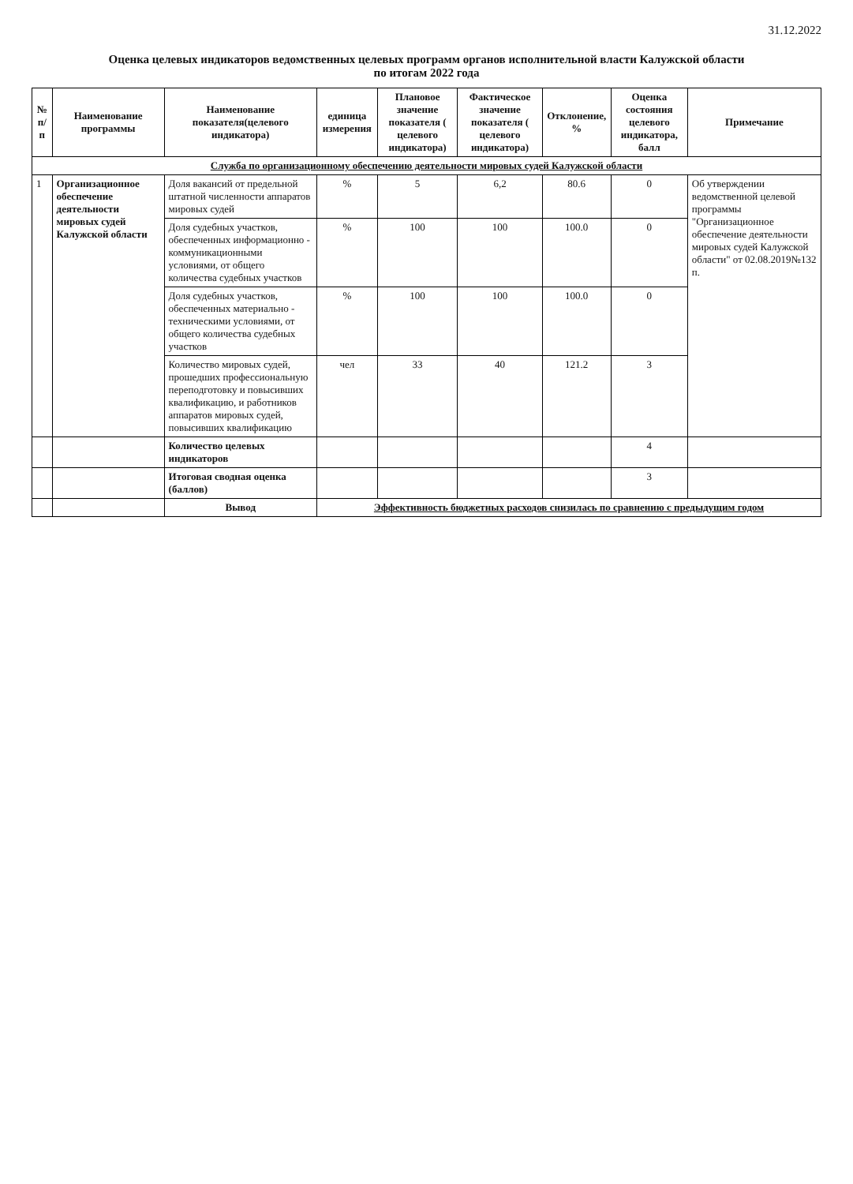31.12.2022
Оценка целевых индикаторов ведомственных целевых программ органов исполнительной власти Калужской области
по итогам 2022 года
| № п/п | Наименование программы | Наименование показателя(целевого индикатора) | единица измерения | Плановое значение показателя ( целевого индикатора) | Фактическое значение показателя ( целевого индикатора) | Отклонение, % | Оценка состояния целевого индикатора, балл | Примечание |
| --- | --- | --- | --- | --- | --- | --- | --- | --- |
| Служба по организационному обеспечению деятельности мировых судей Калужской области | | | | | | | | |
| 1 | Организационное обеспечение деятельности мировых судей Калужской области | Доля вакансий от предельной штатной численности аппаратов мировых судей | % | 5 | 6,2 | 80.6 | 0 | Об утверждении ведомственной целевой программы "Организационное обеспечение деятельности мировых судей Калужской области" от 02.08.2019№132 п. |
| | | Доля судебных участков, обеспеченных информационно - коммуникационными условиями, от общего количества судебных участков | % | 100 | 100 | 100.0 | 0 | |
| | | Доля судебных участков, обеспеченных материально - техническими условиями, от общего количества судебных участков | % | 100 | 100 | 100.0 | 0 | |
| | | Количество мировых судей, прошедших профессиональную переподготовку и повысивших квалификацию, и работников аппаратов мировых судей, повысивших квалификацию | чел | 33 | 40 | 121.2 | 3 | |
| | | Количество целевых индикаторов | | | | | 4 | |
| | | Итоговая сводная оценка (баллов) | | | | | 3 | |
| | | Вывод | Эффективность бюджетных расходов снизилась по сравнению с предыдущим годом | | | | | |